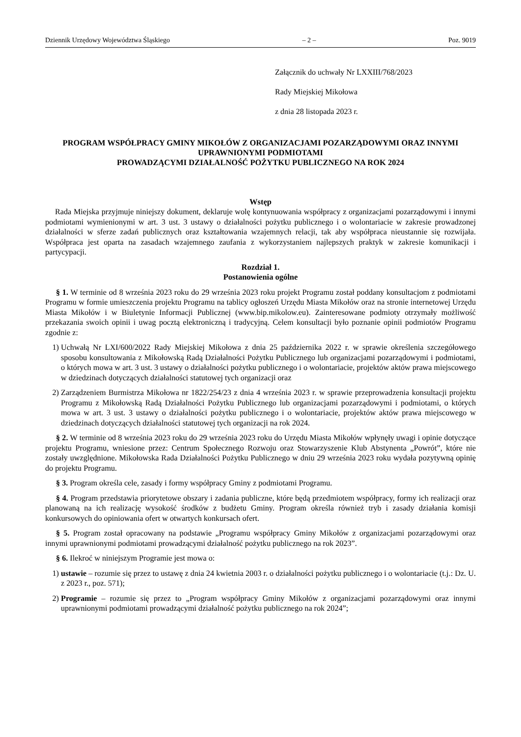Dziennik Urzędowy Województwa Śląskiego – 2 – Poz. 9019
Załącznik do uchwały Nr LXXIII/768/2023
Rady Miejskiej Mikołowa
z dnia 28 listopada 2023 r.
PROGRAM WSPÓŁPRACY GMINY MIKOŁÓW Z ORGANIZACJAMI POZARZĄDOWYMI ORAZ INNYMI UPRAWNIONYMI PODMIOTAMI
PROWADZĄCYMI DZIAŁALNOŚĆ POŻYTKU PUBLICZNEGO NA ROK 2024
Wstęp
Rada Miejska przyjmuje niniejszy dokument, deklaruje wolę kontynuowania współpracy z organizacjami pozarządowymi i innymi podmiotami wymienionymi w art. 3 ust. 3 ustawy o działalności pożytku publicznego i o wolontariacie w zakresie prowadzonej działalności w sferze zadań publicznych oraz kształtowania wzajemnych relacji, tak aby współpraca nieustannie się rozwijała. Współpraca jest oparta na zasadach wzajemnego zaufania z wykorzystaniem najlepszych praktyk w zakresie komunikacji i partycypacji.
Rozdział 1.
Postanowienia ogólne
§ 1. W terminie od 8 września 2023 roku do 29 września 2023 roku projekt Programu został poddany konsultacjom z podmiotami Programu w formie umieszczenia projektu Programu na tablicy ogłoszeń Urzędu Miasta Mikołów oraz na stronie internetowej Urzędu Miasta Mikołów i w Biuletynie Informacji Publicznej (www.bip.mikolow.eu). Zainteresowane podmioty otrzymały możliwość przekazania swoich opinii i uwag pocztą elektroniczną i tradycyjną. Celem konsultacji było poznanie opinii podmiotów Programu zgodnie z:
1) Uchwałą Nr LXI/600/2022 Rady Miejskiej Mikołowa z dnia 25 października 2022 r. w sprawie określenia szczegółowego sposobu konsultowania z Mikołowską Radą Działalności Pożytku Publicznego lub organizacjami pozarządowymi i podmiotami, o których mowa w art. 3 ust. 3 ustawy o działalności pożytku publicznego i o wolontariacie, projektów aktów prawa miejscowego w dziedzinach dotyczących działalności statutowej tych organizacji oraz
2) Zarządzeniem Burmistrza Mikołowa nr 1822/254/23 z dnia 4 września 2023 r. w sprawie przeprowadzenia konsultacji projektu Programu z Mikołowską Radą Działalności Pożytku Publicznego lub organizacjami pozarządowymi i podmiotami, o których mowa w art. 3 ust. 3 ustawy o działalności pożytku publicznego i o wolontariacie, projektów aktów prawa miejscowego w dziedzinach dotyczących działalności statutowej tych organizacji na rok 2024.
§ 2. W terminie od 8 września 2023 roku do 29 września 2023 roku do Urzędu Miasta Mikołów wpłynęły uwagi i opinie dotyczące projektu Programu, wniesione przez: Centrum Społecznego Rozwoju oraz Stowarzyszenie Klub Abstynenta „Powrót”, które nie zostały uwzględnione. Mikołowska Rada Działalności Pożytku Publicznego w dniu 29 września 2023 roku wydała pozytywną opinię do projektu Programu.
§ 3. Program określa cele, zasady i formy współpracy Gminy z podmiotami Programu.
§ 4. Program przedstawia priorytetowe obszary i zadania publiczne, które będą przedmiotem współpracy, formy ich realizacji oraz planowaną na ich realizację wysokość środków z budżetu Gminy. Program określa również tryb i zasady działania komisji konkursowych do opiniowania ofert w otwartych konkursach ofert.
§ 5. Program został opracowany na podstawie „Programu współpracy Gminy Mikołów z organizacjami pozarządowymi oraz innymi uprawnionymi podmiotami prowadzącymi działalność pożytku publicznego na rok 2023”.
§ 6. Ilekroć w niniejszym Programie jest mowa o:
1) ustawie – rozumie się przez to ustawę z dnia 24 kwietnia 2003 r. o działalności pożytku publicznego i o wolontariacie (t.j.: Dz. U. z 2023 r., poz. 571);
2) Programie – rozumie się przez to „Program współpracy Gminy Mikołów z organizacjami pozarządowymi oraz innymi uprawnionymi podmiotami prowadzącymi działalność pożytku publicznego na rok 2024”;